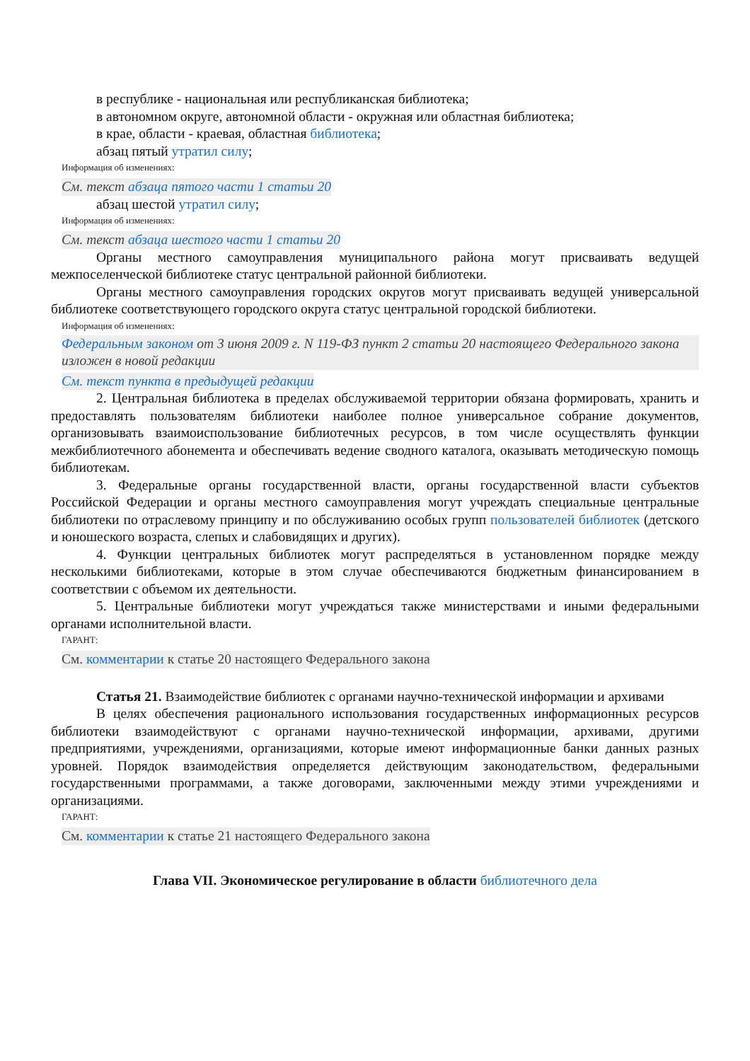в республике - национальная или республиканская библиотека;
в автономном округе, автономной области - окружная или областная библиотека;
в крае, области - краевая, областная библиотека;
абзац пятый утратил силу;
Информация об изменениях:
См. текст абзаца пятого части 1 статьи 20
абзац шестой утратил силу;
Информация об изменениях:
См. текст абзаца шестого части 1 статьи 20
Органы местного самоуправления муниципального района могут присваивать ведущей межпоселенческой библиотеке статус центральной районной библиотеки.
Органы местного самоуправления городских округов могут присваивать ведущей универсальной библиотеке соответствующего городского округа статус центральной городской библиотеки.
Информация об изменениях:
Федеральным законом от 3 июня 2009 г. N 119-ФЗ пункт 2 статьи 20 настоящего Федерального закона изложен в новой редакции
См. текст пункта в предыдущей редакции
2. Центральная библиотека в пределах обслуживаемой территории обязана формировать, хранить и предоставлять пользователям библиотеки наиболее полное универсальное собрание документов, организовывать взаимоиспользование библиотечных ресурсов, в том числе осуществлять функции межбиблиотечного абонемента и обеспечивать ведение сводного каталога, оказывать методическую помощь библиотекам.
3. Федеральные органы государственной власти, органы государственной власти субъектов Российской Федерации и органы местного самоуправления могут учреждать специальные центральные библиотеки по отраслевому принципу и по обслуживанию особых групп пользователей библиотек (детского и юношеского возраста, слепых и слабовидящих и других).
4. Функции центральных библиотек могут распределяться в установленном порядке между несколькими библиотеками, которые в этом случае обеспечиваются бюджетным финансированием в соответствии с объемом их деятельности.
5. Центральные библиотеки могут учреждаться также министерствами и иными федеральными органами исполнительной власти.
ГАРАНТ:
См. комментарии к статье 20 настоящего Федерального закона
Статья 21. Взаимодействие библиотек с органами научно-технической информации и архивами
В целях обеспечения рационального использования государственных информационных ресурсов библиотеки взаимодействуют с органами научно-технической информации, архивами, другими предприятиями, учреждениями, организациями, которые имеют информационные банки данных разных уровней. Порядок взаимодействия определяется действующим законодательством, федеральными государственными программами, а также договорами, заключенными между этими учреждениями и организациями.
ГАРАНТ:
См. комментарии к статье 21 настоящего Федерального закона
Глава VII. Экономическое регулирование в области библиотечного дела